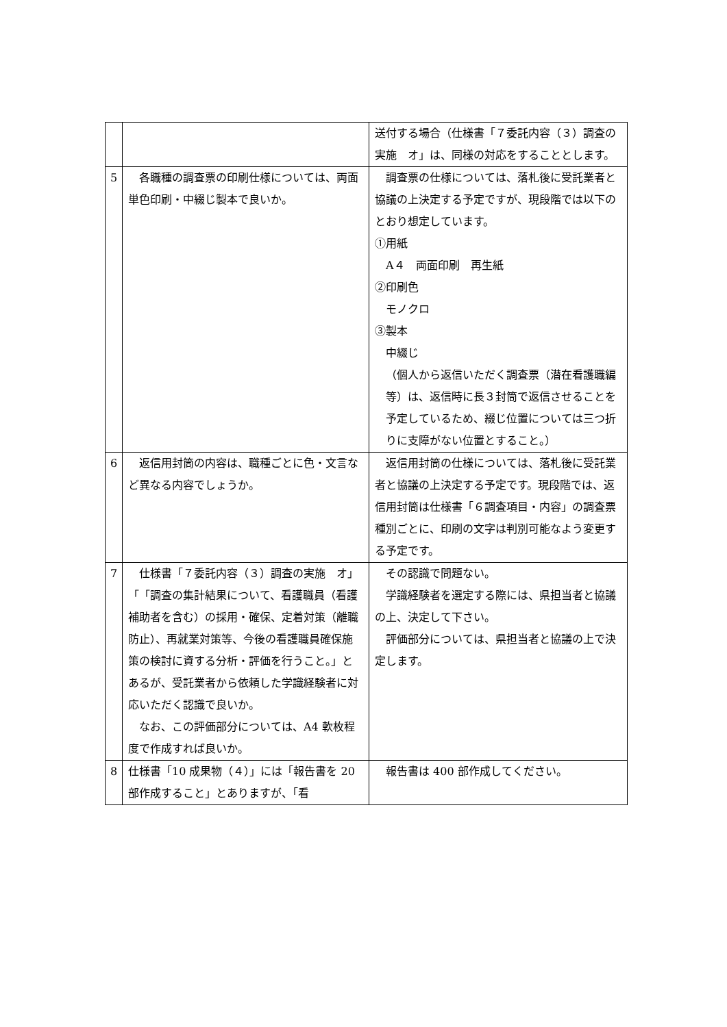| | | 送付する場合（仕様書「７委託内容（３）調査の実施 オ」は、同様の対応をすることとします。 |
| 5 | 各職種の調査票の印刷仕様については、両面単色印刷・中綴じ製本で良いか。 | 調査票の仕様については、落札後に受託業者と協議の上決定する予定ですが、現段階では以下のとおり想定しています。 ①用紙 A４ 両面印刷 再生紙 ②印刷色 モノクロ ③製本 中綴じ （個人から返信いただく調査票（潜在看護職編等）は、返信時に長３封筒で返信させることを予定しているため、綴じ位置については三つ折りに支障がない位置とすること。） |
| 6 | 返信用封筒の内容は、職種ごとに色・文言など異なる内容でしょうか。 | 返信用封筒の仕様については、落札後に受託業者と協議の上決定する予定です。現段階では、返信用封筒は仕様書「６調査項目・内容」の調査票種別ごとに、印刷の文字は判別可能なよう変更する予定です。 |
| 7 | 仕様書「７委託内容（３）調査の実施 オ」「「調査の集計結果について、看護職員（看護補助者を含む）の採用・確保、定着対策（離職防止）、再就業対策等、今後の看護職員確保施策の検討に資する分析・評価を行うこと。」とあるが、受託業者から依頼した学識経験者に対応いただく認識で良いか。 なお、この評価部分については、A4 軟枚程度で作成すれば良いか。 | その認識で問題ない。 学識経験者を選定する際には、県担当者と協議の上、決定して下さい。 評価部分については、県担当者と協議の上で決定します。 |
| 8 | 仕様書「10 成果物（４）」には「報告書を 20 部作成すること」とありますが、「看 | 報告書は 400 部作成してください。 |